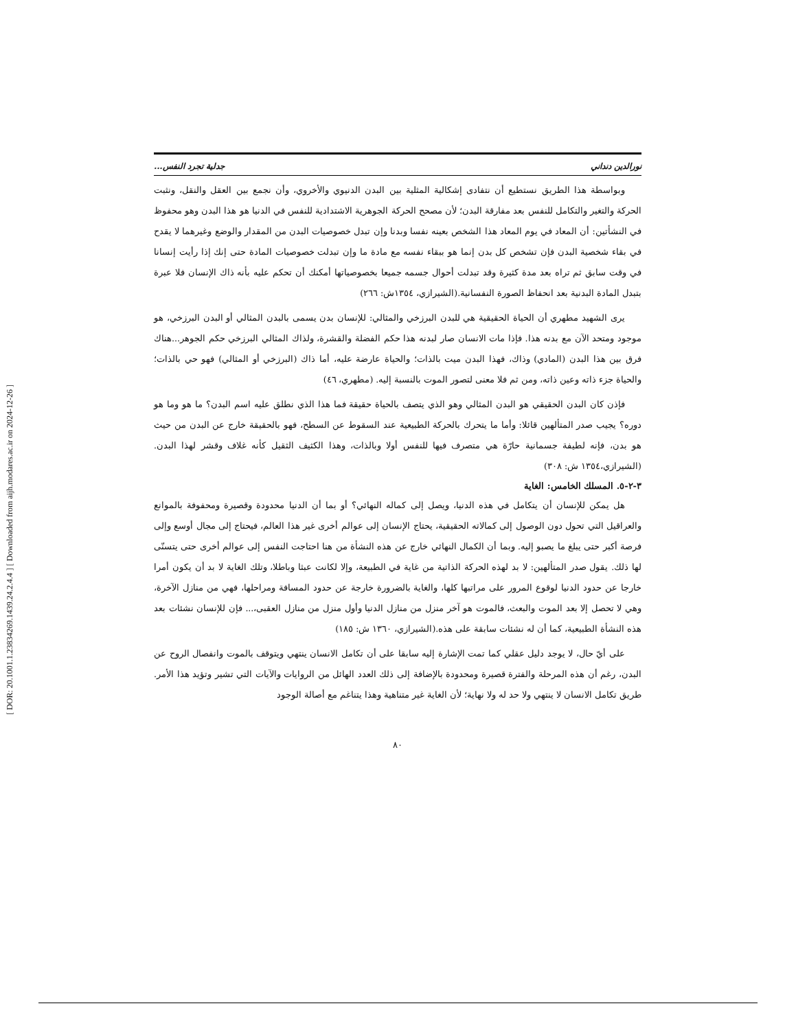[ DOR: 20.1001.1.23834269.1439.24.2.4.4 ] [ Downloaded from aijh.modares.ac.ir on 2024-12-26 ]
نورالدين دنداني جدلية تجرد النفس...
وبواسطة هذا الطريق نستطيع أن نتفادى إشكالية المثلية بين البدن الدنيوي والأخروي، وأن نجمع بين العقل والنقل، ونثبت الحركة والتغير والتكامل للنفس بعد مفارقة البدن؛ لأن مصحح الحركة الجوهرية الاشتدادية للنفس في الدنيا هو هذا البدن وهو محفوظ في النشأتين: أن المعاد في يوم المعاد هذا الشخص بعينه نفسا وبدنا وإن تبدل خصوصيات البدن من المقدار والوضع وغيرهما لا يقدح في بقاء شخصية البدن فإن تشخص كل بدن إنما هو ببقاء نفسه مع مادة ما وإن تبدلت خصوصيات المادة حتى إنك إذا رأيت إنسانا في وقت سابق ثم تراه بعد مدة كثيرة وقد تبدلت أحوال جسمه جميعا بخصوصياتها أمكنك أن تحكم عليه بأنه ذاك الإنسان فلا عبرة بتبدل المادة البدنية بعد انحفاظ الصورة النفسانية.(الشيرازي، ١٣٥٤ش: ٢٦٦)
يرى الشهيد مطهري أن الحياة الحقيقية هي للبدن البرزخي والمثالي: للإنسان بدن يسمى بالبدن المثالي أو البدن البرزخي، هو موجود ومتحد الآن مع بدنه هذا. فإذا مات الانسان صار لبدنه هذا حكم الفضلة والقشرة، ولذاك المثالي البرزخي حكم الجوهر...هناك فرق بين هذا البدن (المادي) وذاك، فهذا البدن ميت بالذات؛ والحياة عارضة عليه، أما ذاك (البرزخي أو المثالي) فهو حي بالذات؛ والحياة جزء ذاته وعين ذاته، ومن ثم فلا معنى لتصور الموت بالنسبة إليه. (مطهري، ٤٦)
فإذن كان البدن الحقيقي هو البدن المثالي وهو الذي يتصف بالحياة حقيقة فما هذا الذي نطلق عليه اسم البدن؟ ما هو وما هو دوره؟ يجيب صدر المتألهين قائلا: وأما ما يتحرك بالحركة الطبيعية عند السقوط عن السطح، فهو بالحقيقة خارج عن البدن من حيث هو بدن، فإنه لطيفة جسمانية حارّة هي متصرف فيها للنفس أولا وبالذات، وهذا الكثيف الثقيل كأنه غلاف وقشر لهذا البدن. (الشيرازي،١٣٥٤ ش: ٣٠٨)
٣-٢-٥. المسلك الخامس: الغاية
هل يمكن للإنسان أن يتكامل في هذه الدنيا، ويصل إلى كماله النهائي؟ أو بما أن الدنيا محدودة وقصيرة ومحفوفة بالموانع والعراقيل التي تحول دون الوصول إلى كمالاته الحقيقية، يحتاج الإنسان إلى عوالم أخرى غير هذا العالم، فيحتاج إلى مجال أوسع وإلى فرصة أكبر حتى يبلغ ما يصبو إليه. وبما أن الكمال النهائي خارج عن هذه النشأة من هنا احتاجت النفس إلى عوالم أخرى حتى يتسنّى لها ذلك. يقول صدر المتألهين: لا بد لهذه الحركة الذاتية من غاية في الطبيعة، وإلا لكانت عبثا وباطلا، وتلك الغاية لا بد أن يكون أمرا خارجا عن حدود الدنيا لوقوع المرور على مراتبها كلها، والغاية بالضرورة خارجة عن حدود المسافة ومراحلها، فهي من منازل الآخرة، وهي لا تحصل إلا بعد الموت والبعث، فالموت هو آخر منزل من منازل الدنيا وأول منزل من منازل العقبى،... فإن للإنسان نشئات بعد هذه النشأة الطبيعية، كما أن له نشئات سابقة على هذه.(الشيرازي، ١٣٦٠ ش: ١٨٥)
على أيّ حال، لا يوجد دليل عقلي كما تمت الإشارة إليه سابقا على أن تكامل الانسان ينتهي ويتوقف بالموت وانفصال الروح عن البدن، رغم أن هذه المرحلة والفترة قصيرة ومحدودة بالإضافة إلى ذلك العدد الهائل من الروايات والآيات التي تشير وتؤيد هذا الأمر. طريق تكامل الانسان لا ينتهي ولا حد له ولا نهاية؛ لأن الغاية غير متناهية وهذا يتناغم مع أصالة الوجود
٨٠